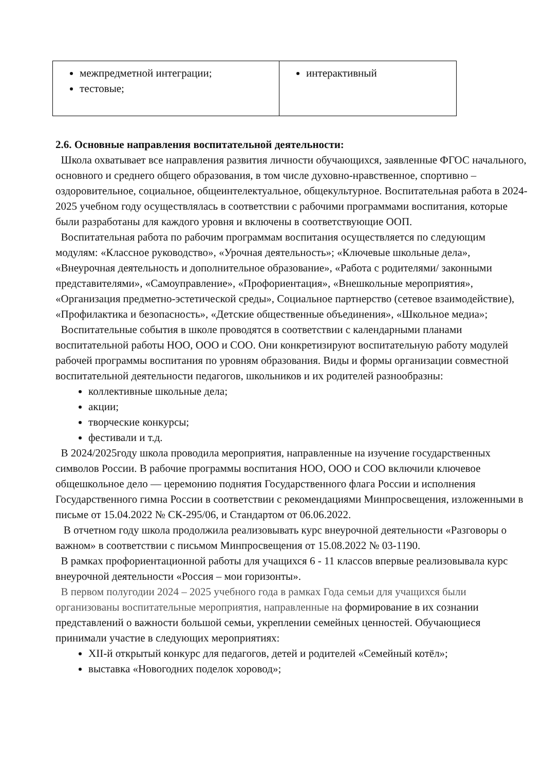| межпредметной интеграции; тестовые; | интерактивный |
2.6. Основные направления воспитательной деятельности:
Школа охватывает все направления развития личности обучающихся, заявленные ФГОС начального, основного и среднего общего образования, в том числе духовно-нравственное, спортивно – оздоровительное, социальное, общеинтелектуальное, общекультурное. Воспитательная работа в 2024-2025 учебном году осуществлялась в соответствии с рабочими программами воспитания, которые были разработаны для каждого уровня и включены в соответствующие ООП.
Воспитательная работа по рабочим программам воспитания осуществляется по следующим модулям: «Классное руководство», «Урочная деятельность»; «Ключевые школьные дела», «Внеурочная деятельность и дополнительное образование», «Работа с родителями/ законными представителями», «Самоуправление», «Профориентация», «Внешкольные мероприятия», «Организация предметно-эстетической среды», Социальное партнерство (сетевое взаимодействие), «Профилактика и безопасность», «Детские общественные объединения», «Школьное медиа»;
Воспитательные события в школе проводятся в соответствии с календарными планами воспитательной работы НОО, ООО и СОО. Они конкретизируют воспитательную работу модулей рабочей программы воспитания по уровням образования. Виды и формы организации совместной воспитательной деятельности педагогов, школьников и их родителей разнообразны:
коллективные школьные дела;
акции;
творческие конкурсы;
фестивали и т.д.
В 2024/2025году школа проводила мероприятия, направленные на изучение государственных символов России. В рабочие программы воспитания НОО, ООО и СОО включили ключевое общешкольное дело — церемонию поднятия Государственного флага России и исполнения Государственного гимна России в соответствии с рекомендациями Минпросвещения, изложенными в письме от 15.04.2022 № СК-295/06, и Стандартом от 06.06.2022.
В отчетном году школа продолжила реализовывать курс внеурочной деятельности «Разговоры о важном» в соответствии с письмом Минпросвещения от 15.08.2022 № 03-1190.
В рамках профориентационной работы для учащихся 6 - 11 классов впервые реализовывала курс внеурочной деятельности «Россия – мои горизонты».
В первом полугодии 2024 – 2025 учебного года в рамках Года семьи для учащихся были организованы воспитательные мероприятия, направленные на формирование в их сознании представлений о важности большой семьи, укреплении семейных ценностей. Обучающиеся принимали участие в следующих мероприятиях:
XII-й открытый конкурс для педагогов, детей и родителей «Семейный котёл»;
выставка «Новогодних поделок хоровод»;